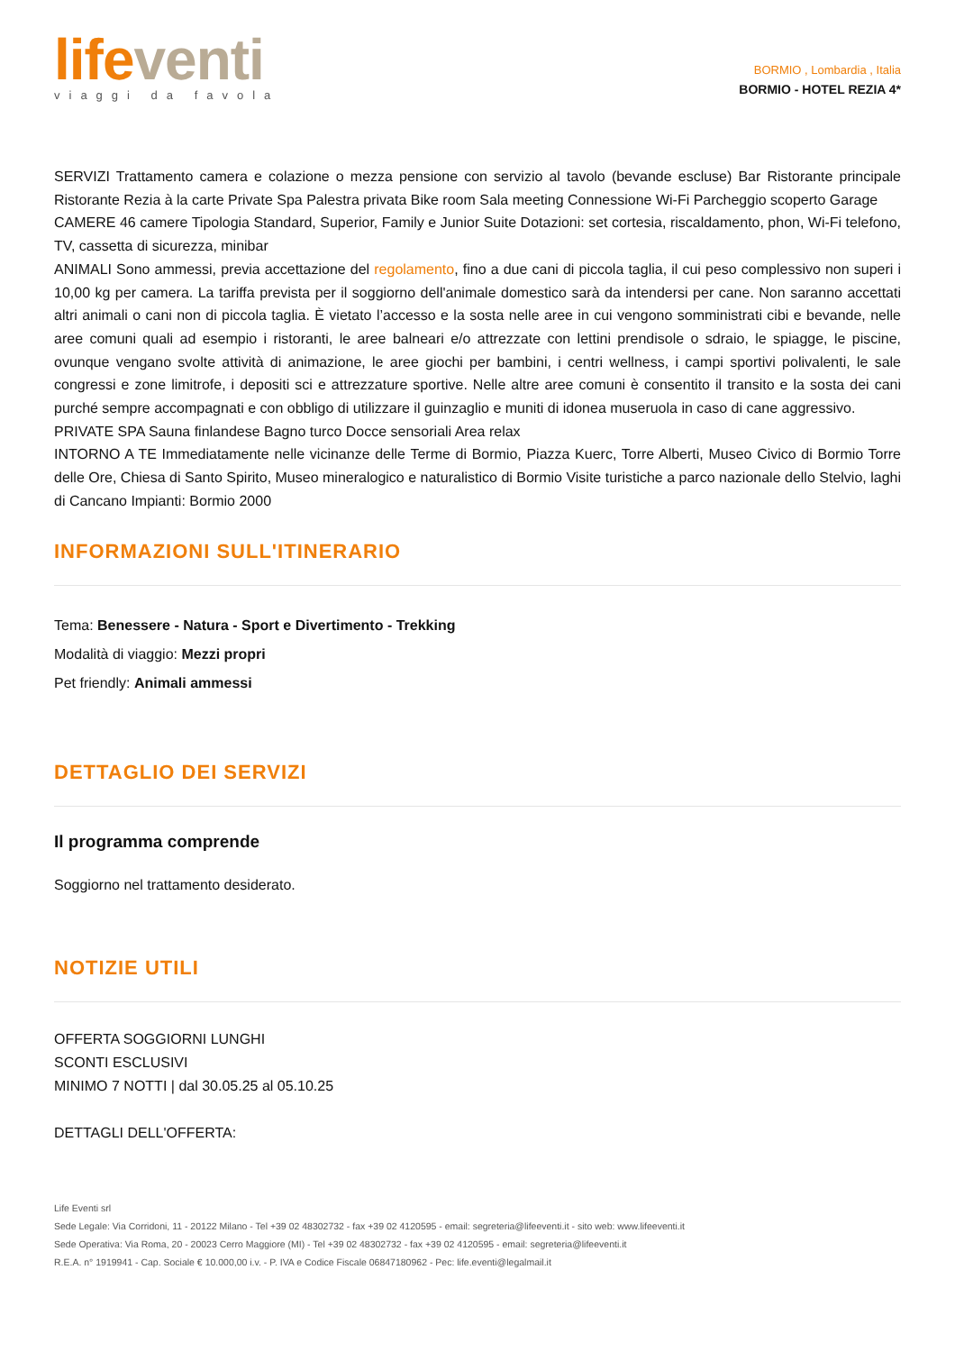life venti
viaggi da favola
BORMIO , Lombardia , Italia
BORMIO - HOTEL REZIA 4*
SERVIZI Trattamento camera e colazione o mezza pensione con servizio al tavolo (bevande escluse) Bar Ristorante principale Ristorante Rezia à la carte Private Spa Palestra privata Bike room Sala meeting Connessione Wi-Fi Parcheggio scoperto Garage
CAMERE 46 camere Tipologia Standard, Superior, Family e Junior Suite Dotazioni: set cortesia, riscaldamento, phon, Wi-Fi telefono, TV, cassetta di sicurezza, minibar
ANIMALI Sono ammessi, previa accettazione del regolamento, fino a due cani di piccola taglia, il cui peso complessivo non superi i 10,00 kg per camera. La tariffa prevista per il soggiorno dell'animale domestico sarà da intendersi per cane. Non saranno accettati altri animali o cani non di piccola taglia. È vietato l’accesso e la sosta nelle aree in cui vengono somministrati cibi e bevande, nelle aree comuni quali ad esempio i ristoranti, le aree balneari e/o attrezzate con lettini prendisole o sdraio, le spiagge, le piscine, ovunque vengano svolte attività di animazione, le aree giochi per bambini, i centri wellness, i campi sportivi polivalenti, le sale congressi e zone limitrofe, i depositi sci e attrezzature sportive. Nelle altre aree comuni è consentito il transito e la sosta dei cani purché sempre accompagnati e con obbligo di utilizzare il guinzaglio e muniti di idonea museruola in caso di cane aggressivo.
PRIVATE SPA Sauna finlandese Bagno turco Docce sensoriali Area relax
INTORNO A TE Immediatamente nelle vicinanze delle Terme di Bormio, Piazza Kuerc, Torre Alberti, Museo Civico di Bormio Torre delle Ore, Chiesa di Santo Spirito, Museo mineralogico e naturalistico di Bormio Visite turistiche a parco nazionale dello Stelvio, laghi di Cancano Impianti: Bormio 2000
INFORMAZIONI SULL'ITINERARIO
Tema: Benessere - Natura - Sport e Divertimento - Trekking
Modalità di viaggio: Mezzi propri
Pet friendly: Animali ammessi
DETTAGLIO DEI SERVIZI
Il programma comprende
Soggiorno nel trattamento desiderato.
NOTIZIE UTILI
OFFERTA SOGGIORNI LUNGHI
SCONTI ESCLUSIVI
MINIMO 7 NOTTI | dal 30.05.25 al 05.10.25
DETTAGLI DELL'OFFERTA:
Life Eventi srl
Sede Legale: Via Corridoni, 11 - 20122 Milano - Tel +39 02 48302732 - fax +39 02 4120595 - email: segreteria@lifeeventi.it - sito web: www.lifeeventi.it
Sede Operativa: Via Roma, 20 - 20023 Cerro Maggiore (MI) - Tel +39 02 48302732 - fax +39 02 4120595 - email: segreteria@lifeeventi.it
R.E.A. n° 1919941 - Cap. Sociale € 10.000,00 i.v. - P. IVA e Codice Fiscale 06847180962 - Pec: life.eventi@legalmail.it